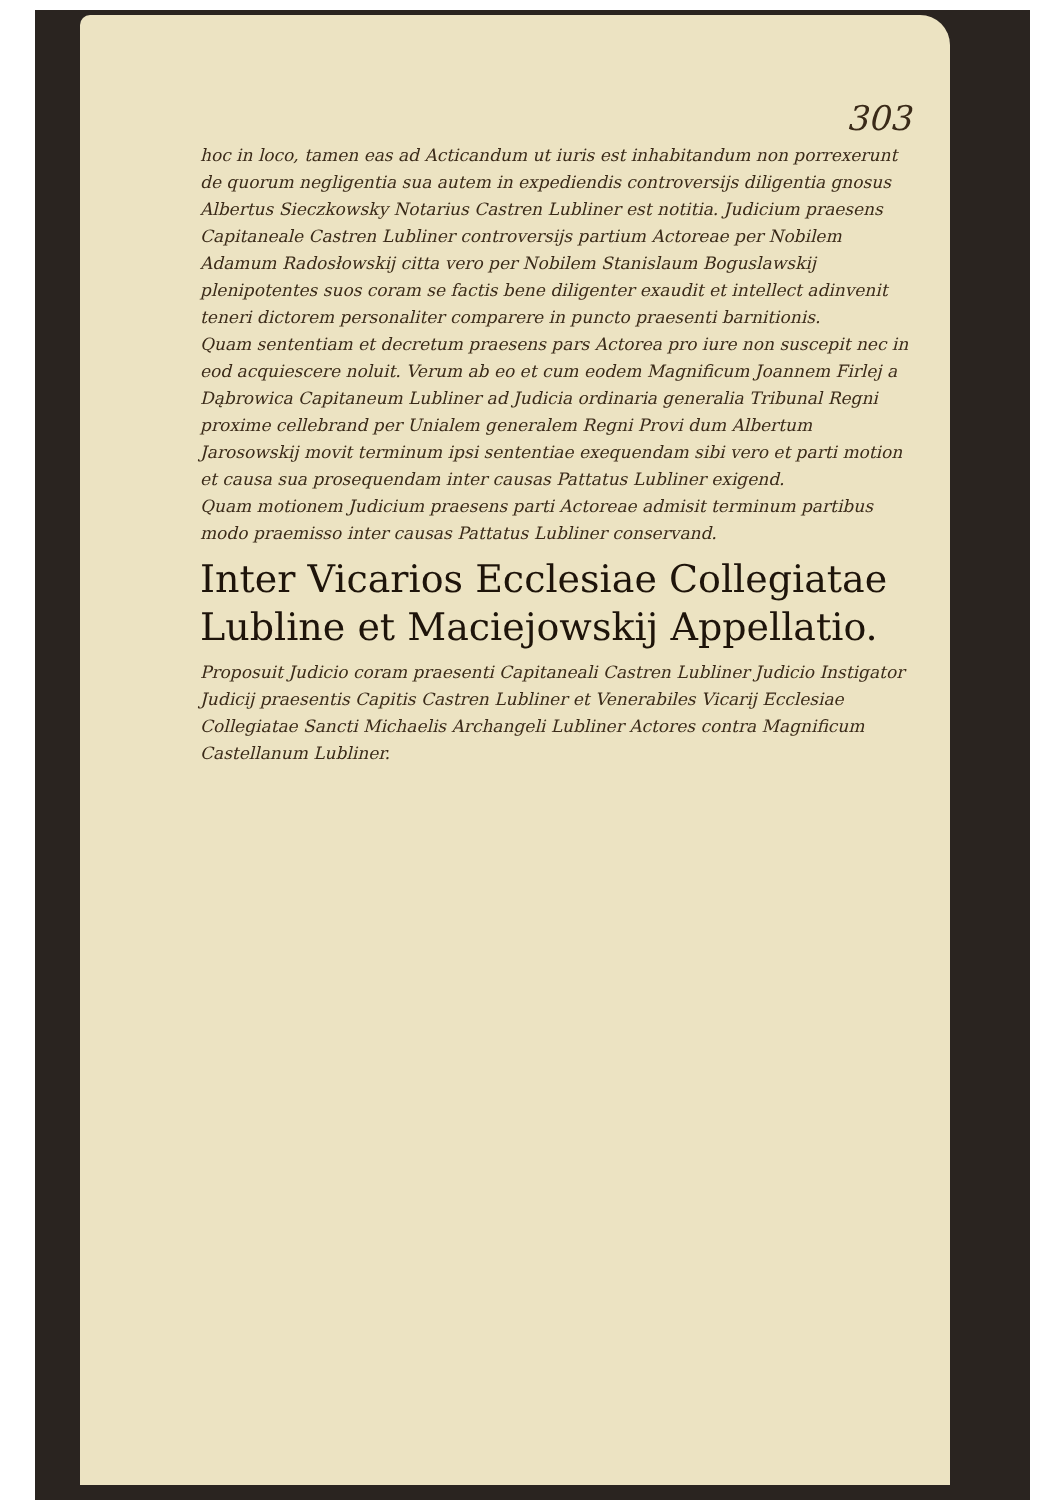303
hoc in loco, tamen eas ad Acticandum ut iuris est inhabitandum non porrexerunt de quorum negligentia sua autem in expediendis controversijs diligentia gnosus Albertus Sieczkowsky Notarius Castren Lubliner est notitia. Judicium praesens Capitaneale Castren Lubliner controversijs partium Actoreae per Nobilem Adamum Radosłowskij citta vero per Nobilem Stanislaum Boguslawskij plenipotentes suos coram se factis bene diligenter exaudit et intellect adinvenit teneri dictorem personaliter comparere in puncto praesenti barnitionis.
Quam sententiam et decretum praesens pars Actorea pro iure non suscepit nec in eod acquiescere noluit. Verum ab eo et cum eodem Magnificum Joannem Firlej a Dąbrowica Capitaneum Lubliner ad Judicia ordinaria generalia Tribunal Regni proxime cellebrand per Unialem generalem Regni Provi dum Albertum Jarosowskij movit terminum ipsi sententiae exequendam sibi vero et parti motion et causa sua prosequendam inter causas Pattatus Lubliner exigend.
Quam motionem Judicium praesens parti Actoreae admisit terminum partibus modo praemisso inter causas Pattatus Lubliner conservand.
Inter Vicarios Ecclesiae Collegiatae Lubline et Maciejowskij Appellatio.
Proposuit Judicio coram praesenti Capitaneali Castren Lubliner Judicio Instigator Judicij praesentis Capitis Castren Lubliner et Venerabiles Vicarij Ecclesiae Collegiatae Sancti Michaelis Archangeli Lubliner Actores contra Magnificum Castellanum Lubliner.